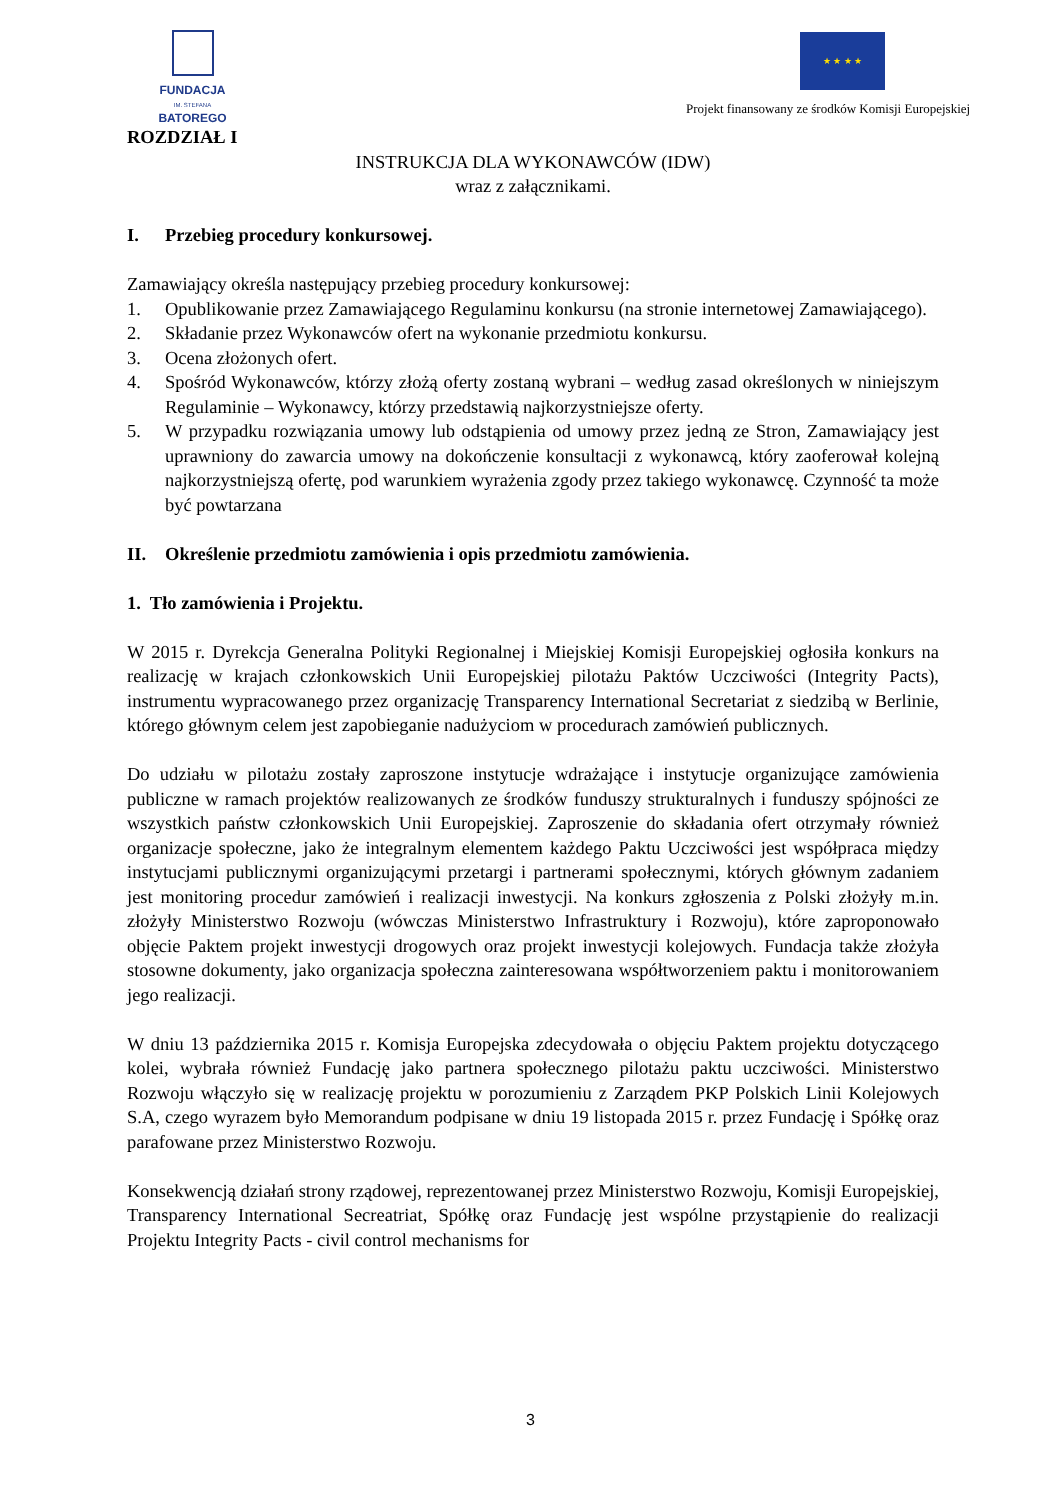FUNDACJA
IM. STEFANA BATOREGO
★ ★ ★ ★
Projekt finansowany ze środków Komisji Europejskiej
ROZDZIAŁ I
INSTRUKCJA DLA WYKONAWCÓW (IDW)
wraz z załącznikami.
I. Przebieg procedury konkursowej.
Zamawiający określa następujący przebieg procedury konkursowej:
1. Opublikowanie przez Zamawiającego Regulaminu konkursu (na stronie internetowej Zamawiającego).
2. Składanie przez Wykonawców ofert na wykonanie przedmiotu konkursu.
3. Ocena złożonych ofert.
4. Spośród Wykonawców, którzy złożą oferty zostaną wybrani – według zasad określonych w niniejszym Regulaminie – Wykonawcy, którzy przedstawią najkorzystniejsze oferty.
5. W przypadku rozwiązania umowy lub odstąpienia od umowy przez jedną ze Stron, Zamawiający jest uprawniony do zawarcia umowy na dokończenie konsultacji z wykonawcą, który zaoferował kolejną najkorzystniejszą ofertę, pod warunkiem wyrażenia zgody przez takiego wykonawcę. Czynność ta może być powtarzana
II. Określenie przedmiotu zamówienia i opis przedmiotu zamówienia.
1. Tło zamówienia i Projektu.
W 2015 r. Dyrekcja Generalna Polityki Regionalnej i Miejskiej Komisji Europejskiej ogłosiła konkurs na realizację w krajach członkowskich Unii Europejskiej pilotażu Paktów Uczciwości (Integrity Pacts), instrumentu wypracowanego przez organizację Transparency International Secretariat z siedzibą w Berlinie, którego głównym celem jest zapobieganie nadużyciom w procedurach zamówień publicznych.
Do udziału w pilotażu zostały zaproszone instytucje wdrażające i instytucje organizujące zamówienia publiczne w ramach projektów realizowanych ze środków funduszy strukturalnych i funduszy spójności ze wszystkich państw członkowskich Unii Europejskiej. Zaproszenie do składania ofert otrzymały również organizacje społeczne, jako że integralnym elementem każdego Paktu Uczciwości jest współpraca między instytucjami publicznymi organizującymi przetargi i partnerami społecznymi, których głównym zadaniem jest monitoring procedur zamówień i realizacji inwestycji. Na konkurs zgłoszenia z Polski złożyły m.in. złożyły Ministerstwo Rozwoju (wówczas Ministerstwo Infrastruktury i Rozwoju), które zaproponowało objęcie Paktem projekt inwestycji drogowych oraz projekt inwestycji kolejowych. Fundacja także złożyła stosowne dokumenty, jako organizacja społeczna zainteresowana współtworzeniem paktu i monitorowaniem jego realizacji.
W dniu 13 października 2015 r. Komisja Europejska zdecydowała o objęciu Paktem projektu dotyczącego kolei, wybrała również Fundację jako partnera społecznego pilotażu paktu uczciwości. Ministerstwo Rozwoju włączyło się w realizację projektu w porozumieniu z Zarządem PKP Polskich Linii Kolejowych S.A, czego wyrazem było Memorandum podpisane w dniu 19 listopada 2015 r. przez Fundację i Spółkę oraz parafowane przez Ministerstwo Rozwoju.
Konsekwencją działań strony rządowej, reprezentowanej przez Ministerstwo Rozwoju, Komisji Europejskiej, Transparency International Secreatriat, Spółkę oraz Fundację jest wspólne przystąpienie do realizacji Projektu Integrity Pacts - civil control mechanisms for
3